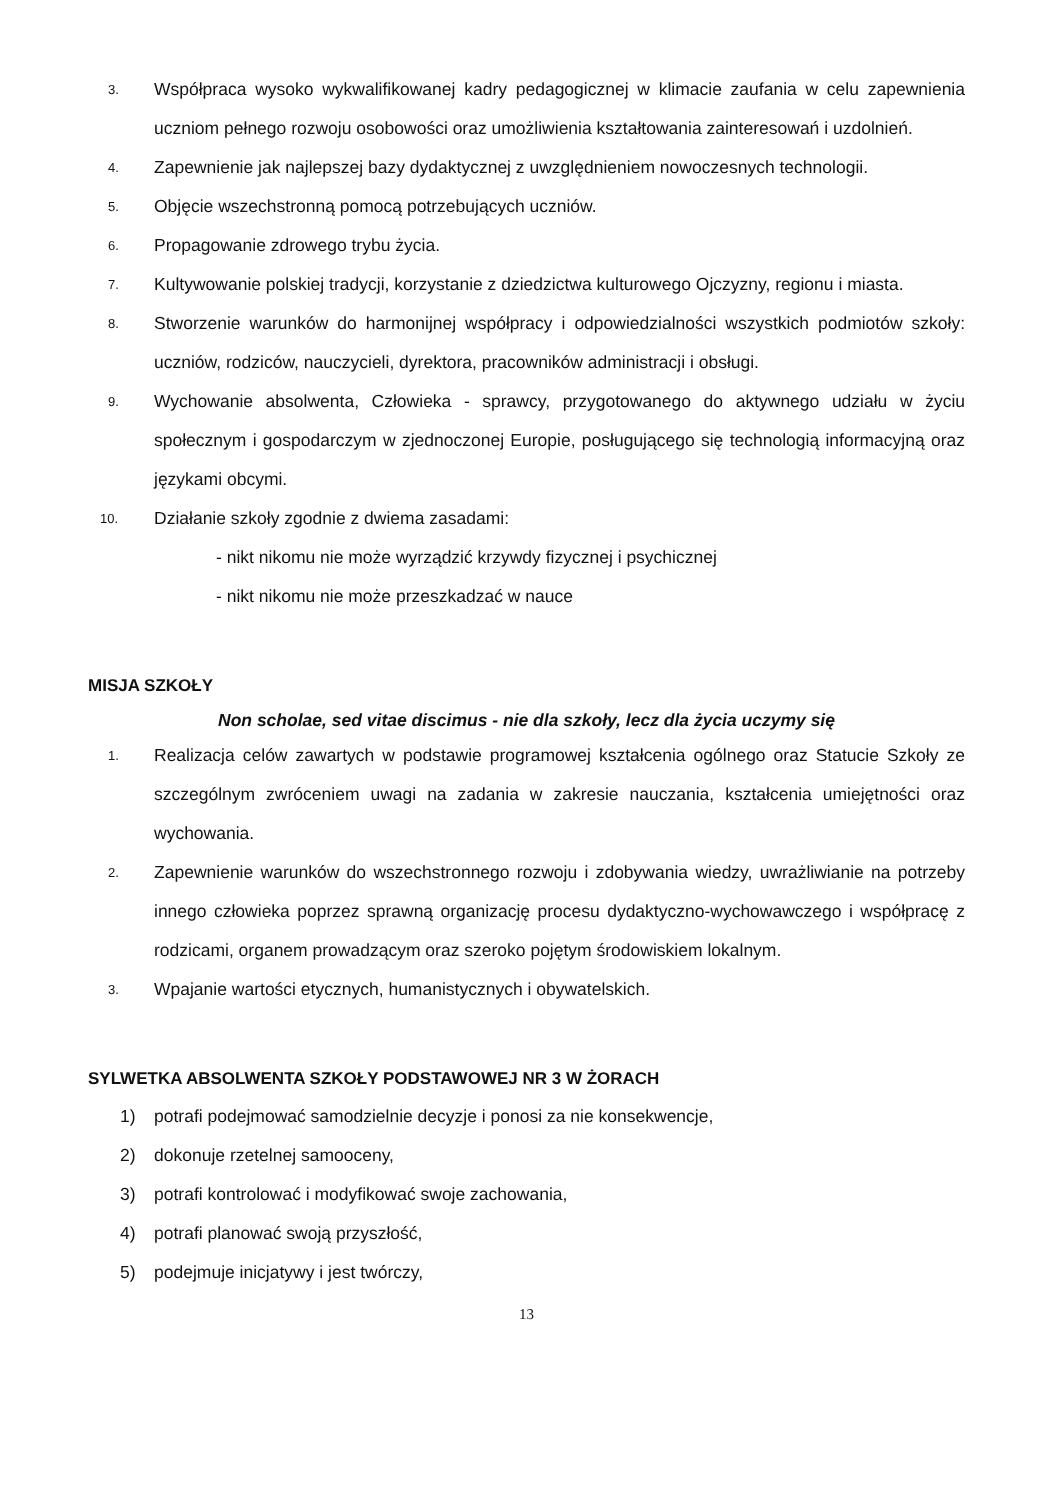3.
Współpraca wysoko wykwalifikowanej kadry pedagogicznej w klimacie zaufania w celu zapewnienia uczniom pełnego rozwoju osobowości oraz umożliwienia kształtowania zainteresowań i uzdolnień.
4.
Zapewnienie jak najlepszej bazy dydaktycznej z uwzględnieniem nowoczesnych technologii.
5.
Objęcie wszechstronną pomocą potrzebujących uczniów.
6.
Propagowanie zdrowego trybu życia.
7.
Kultywowanie polskiej tradycji, korzystanie z dziedzictwa kulturowego Ojczyzny, regionu i miasta.
8.
Stworzenie warunków do harmonijnej współpracy i odpowiedzialności wszystkich podmiotów szkoły: uczniów, rodziców, nauczycieli, dyrektora, pracowników administracji i obsługi.
9.
Wychowanie absolwenta, Człowieka - sprawcy, przygotowanego do aktywnego udziału w życiu społecznym i gospodarczym w zjednoczonej Europie, posługującego się technologią informacyjną oraz językami obcymi.
10.
Działanie szkoły zgodnie z dwiema zasadami:
- nikt nikomu nie może wyrządzić krzywdy fizycznej i psychicznej
- nikt nikomu nie może przeszkadzać w nauce
MISJA SZKOŁY
Non scholae, sed vitae discimus - nie dla szkoły, lecz dla życia uczymy się
1.
Realizacja celów zawartych w podstawie programowej kształcenia ogólnego oraz Statucie Szkoły ze szczególnym zwróceniem uwagi na zadania w zakresie nauczania, kształcenia umiejętności oraz wychowania.
2.
Zapewnienie warunków do wszechstronnego rozwoju i zdobywania wiedzy, uwrażliwianie na potrzeby innego człowieka poprzez sprawną organizację procesu dydaktyczno-wychowawczego i współpracę z rodzicami, organem prowadzącym oraz szeroko pojętym środowiskiem lokalnym.
3.
Wpajanie wartości etycznych, humanistycznych i obywatelskich.
SYLWETKA ABSOLWENTA SZKOŁY PODSTAWOWEJ NR 3 W ŻORACH
1) potrafi podejmować samodzielnie decyzje i ponosi za nie konsekwencje,
2) dokonuje rzetelnej samooceny,
3) potrafi kontrolować i modyfikować swoje zachowania,
4) potrafi planować swoją przyszłość,
5) podejmuje inicjatywy i jest twórczy,
13